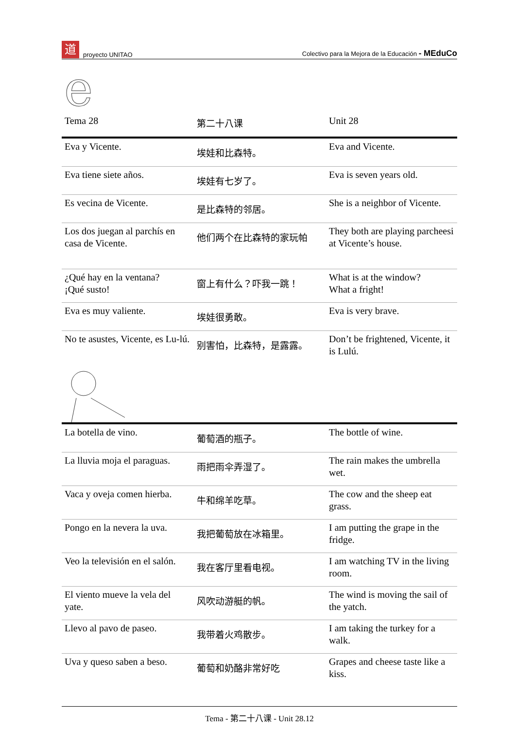道proyecto UNITAO Colectivo para la Mejora de la Educación - MEduCo
e
| Tema 28 | 第二十八课 | Unit 28 |
| Eva y Vicente. | 埃娃和比森特。 | Eva and Vicente. |
| Eva tiene siete años. | 埃娃有七岁了。 | Eva is seven years old. |
| Es vecina de Vicente. | 是比森特的邻居。 | She is a neighbor of Vicente. |
| Los dos juegan al parchís en casa de Vicente. | 他们两个在比森特的家玩帕 | They both are playing parcheesi at Vicente’s house. |
| ¿Qué hay en la ventana? ¡Qué susto! | 窗上有什么？吓我一跳！ | What is at the window? What a fright! |
| Eva es muy valiente. | 埃娃很勇敢。 | Eva is very brave. |
| No te asustes, Vicente, es Lu-lú. | 别害怕，比森特，是露露。 | Don’t be frightened, Vicente, it is Lulú. |
| La botella de vino. | 葡萄酒的瓶子。 | The bottle of wine. |
| La lluvia moja el paraguas. | 雨把雨伞弄湿了。 | The rain makes the umbrella wet. |
| Vaca y oveja comen hierba. | 牛和绵羊吃草。 | The cow and the sheep eat grass. |
| Pongo en la nevera la uva. | 我把葡萄放在冰箱里。 | I am putting the grape in the fridge. |
| Veo la televisión en el salón. | 我在客厅里看电视。 | I am watching TV in the living room. |
| El viento mueve la vela del yate. | 风吹动游艇的帆。 | The wind is moving the sail of the yatch. |
| Llevo al pavo de paseo. | 我带着火鸡散步。 | I am taking the turkey for a walk. |
| Uva y queso saben a beso. | 葡萄和奶酪非常好吃 | Grapes and cheese taste like a kiss. |
Tema - 第二十八课 - Unit 28.12